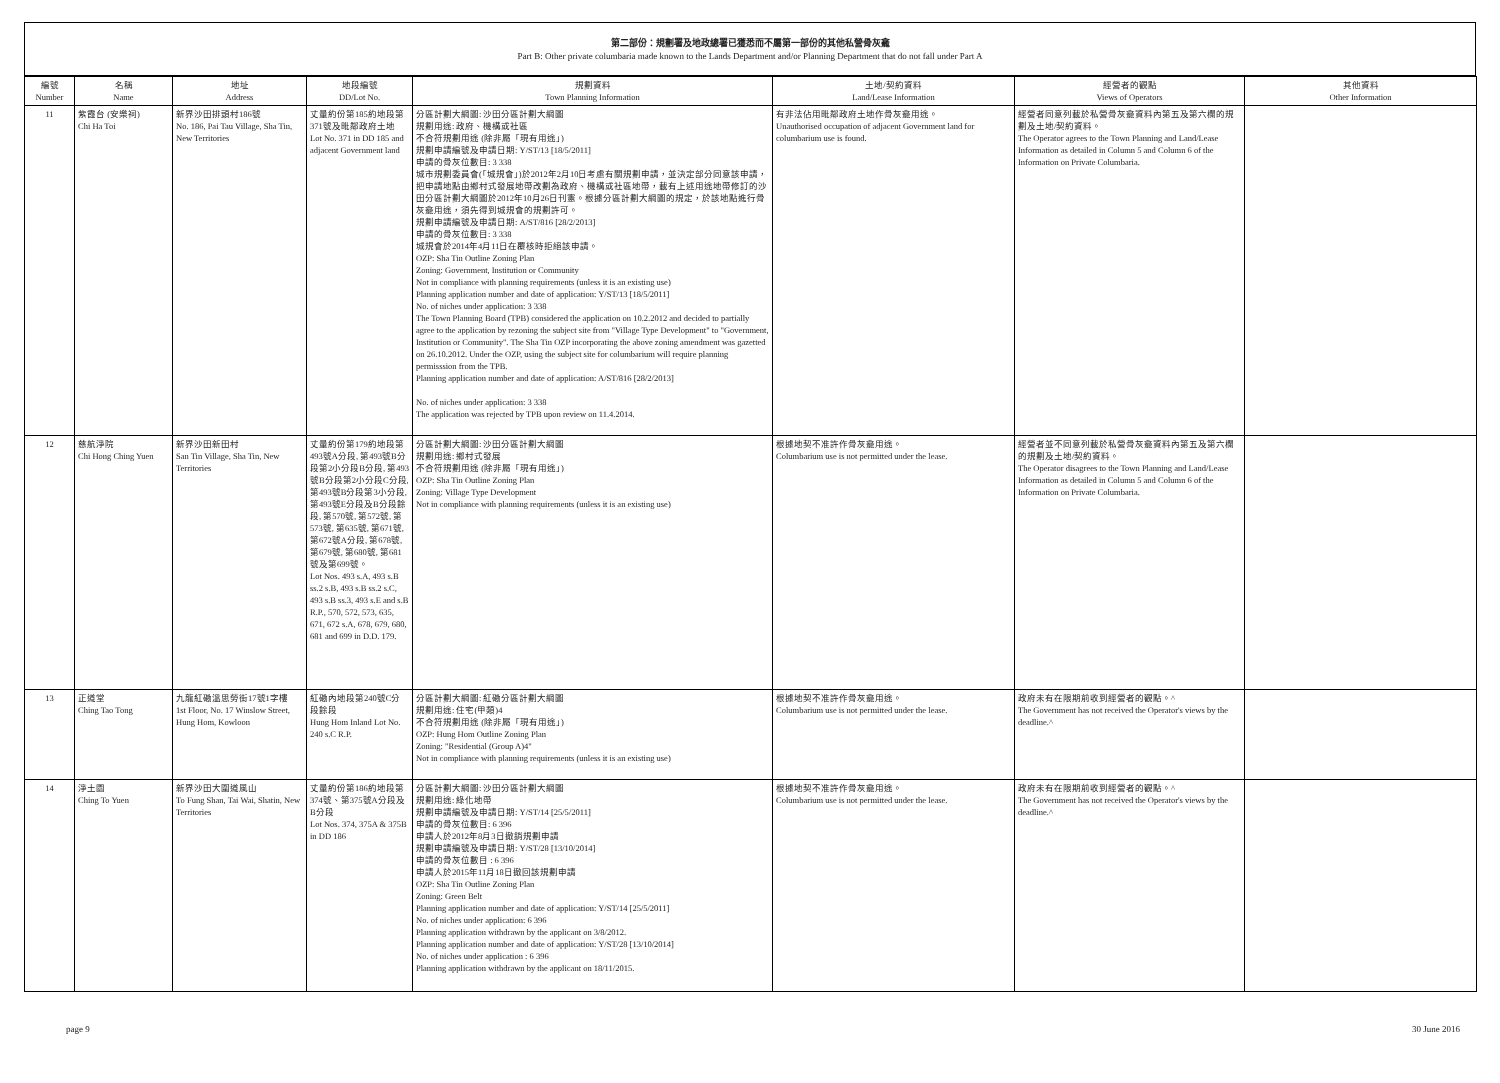第二部份：規劃署及地政總署已獲悉而不屬第一部份的其他私營骨灰龕
Part B: Other private columbaria made known to the Lands Department and/or Planning Department that do not fall under Part A
| 編號 Number | 名稱 Name | 地址 Address | 地段編號 DD/Lot No. | 規劃資料 Town Planning Information | 土地/契約資料 Land/Lease Information | 經營者的觀點 Views of Operators | 其他資料 Other Information |
| --- | --- | --- | --- | --- | --- | --- | --- |
| 11 | 紫霞台 (安樂祠) Chi Ha Toi | 新界沙田排頭村186號 No. 186, Pai Tau Village, Sha Tin, New Territories | 丈量約份第185約地段第371號及毗鄰政府土地 Lot No. 371 in DD 185 and adjacent Government land | 分區計劃大綱圖: 沙田分區計劃大綱圖 規劃用途: 政府、機構或社區 不合符規劃用途 (除非屬「現有用途」) 規劃申請編號及申請日期: Y/ST/13 [18/5/2011] 申請的骨灰位數目: 3 338 城市規劃委員會(「城規會」)於2012年2月10日考慮有關規劃申請，並決定部分同意該申請，把申請地點由鄉村式發展地帶改劃為政府、機構或社區地帶，載有上述用途地帶修訂的沙田分區計劃大綱圖於2012年10月26日刊憲。根據分區計劃大綱圖的規定，於該地點進行骨灰龕用途，須先得到城規會的規劃許可。 規劃申請編號及申請日期: A/ST/816 [28/2/2013] 申請的骨灰位數目: 3 338 城規會於2014年4月11日在覆核時拒絕該申請。 OZP: Sha Tin Outline Zoning Plan Zoning: Government, Institution or Community Not in compliance with planning requirements (unless it is an existing use) Planning application number and date of application: Y/ST/13 [18/5/2011] No. of niches under application: 3 338 The Town Planning Board (TPB) considered the application on 10.2.2012 and decided to partially agree to the application by rezoning the subject site from "Village Type Development" to "Government, Institution or Community". The Sha Tin OZP incorporating the above zoning amendment was gazetted on 26.10.2012. Under the OZP, using the subject site for columbarium will require planning permisssion from the TPB. Planning application number and date of application: A/ST/816 [28/2/2013] No. of niches under application: 3 338 The application was rejected by TPB upon review on 11.4.2014. | 有非法佔用毗鄰政府土地作骨灰龕用途。 Unauthorised occupation of adjacent Government land for columbarium use is found. | 經營者同意列載於私營骨灰龕資料內第五及第六欄的規劃及土地/契約資料。 The Operator agrees to the Town Planning and Land/Lease Information as detailed in Column 5 and Column 6 of the Information on Private Columbaria. | |
| 12 | 慈航淨院 Chi Hong Ching Yuen | 新界沙田新田村 San Tin Village, Sha Tin, New Territories | 丈量約份第179約地段第493號A分段, 第493號B分段第2小分段B分段, 第493號B分段第2小分段C分段, 第493號B分段第3小分段, 第493號E分段及B分段餘段, 第570號, 第572號, 第573號, 第635號, 第671號, 第672號A分段, 第678號, 第679號, 第680號, 第681號及第699號。 Lot Nos. 493 s.A, 493 s.B ss.2 s.B, 493 s.B ss.2 s.C, 493 s.B ss.3, 493 s.E and s.B R.P., 570, 572, 573, 635, 671, 672 s.A, 678, 679, 680, 681 and 699 in D.D. 179. | 分區計劃大綱圖: 沙田分區計劃大綱圖 規劃用途: 鄉村式發展 不合符規劃用途 (除非屬「現有用途」) OZP: Sha Tin Outline Zoning Plan Zoning: Village Type Development Not in compliance with planning requirements (unless it is an existing use) | 根據地契不准許作骨灰龕用途。 Columbarium use is not permitted under the lease. | 經營者並不同意列載於私營骨灰龕資料內第五及第六欄的規劃及土地/契約資料。 The Operator disagrees to the Town Planning and Land/Lease Information as detailed in Column 5 and Column 6 of the Information on Private Columbaria. | |
| 13 | 正道堂 Ching Tao Tong | 九龍紅磡溫思勞街17號1字樓 1st Floor, No. 17 Winslow Street, Hung Hom, Kowloon | 紅磡內地段第240號C分段餘段 Hung Hom Inland Lot No. 240 s.C R.P. | 分區計劃大綱圖: 紅磡分區計劃大綱圖 規劃用途: 住宅(甲類)4 不合符規劃用途 (除非屬「現有用途」) OZP: Hung Hom Outline Zoning Plan Zoning: "Residential (Group A)4" Not in compliance with planning requirements (unless it is an existing use) | 根據地契不准許作骨灰龕用途。 Columbarium use is not permitted under the lease. | 政府未有在限期前收到經營者的觀點。^ The Government has not received the Operator's views by the deadline.^ | |
| 14 | 淨土園 Ching To Yuen | 新界沙田大圍道風山 To Fung Shan, Tai Wai, Shatin, New Territories | 丈量約份第186約地段第374號、第375號A分段及 B分段 Lot Nos. 374, 375A & 375B in DD 186 | 分區計劃大綱圖: 沙田分區計劃大綱圖 規劃用途: 綠化地帶 規劃申請編號及申請日期: Y/ST/14 [25/5/2011] 申請的骨灰位數目: 6 396 申請人於2012年8月3日撤銷規劃申請 規劃申請編號及申請日期: Y/ST/28 [13/10/2014] 申請的骨灰位數目 : 6 396 申請人於2015年11月18日撤回該規劃申請 OZP: Sha Tin Outline Zoning Plan Zoning: Green Belt Planning application number and date of application: Y/ST/14 [25/5/2011] No. of niches under application: 6 396 Planning application withdrawn by the applicant on 3/8/2012. Planning application number and date of application: Y/ST/28 [13/10/2014] No. of niches under application : 6 396 Planning application withdrawn by the applicant on 18/11/2015. | 根據地契不准許作骨灰龕用途。 Columbarium use is not permitted under the lease. | 政府未有在限期前收到經營者的觀點。^ The Government has not received the Operator's views by the deadline.^ | |
page 9 30 June 2016